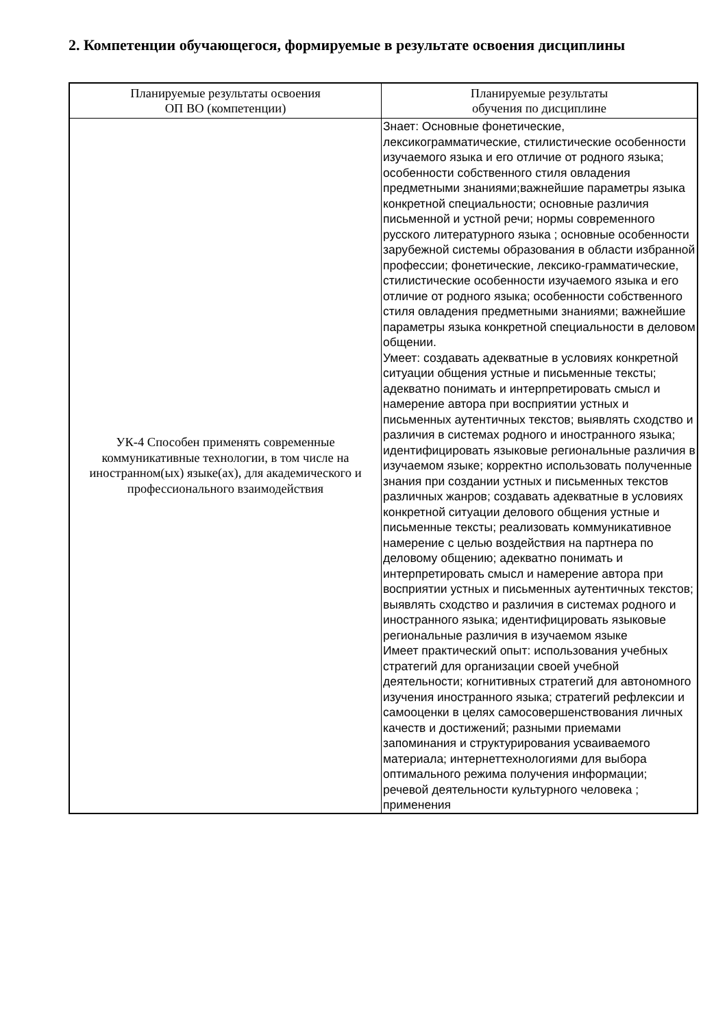2. Компетенции обучающегося, формируемые в результате освоения дисциплины
| Планируемые результаты освоения ОП ВО (компетенции) | Планируемые результаты обучения по дисциплине |
| --- | --- |
| УК-4 Способен применять современные коммуникативные технологии, в том числе на иностранном(ых) языке(ах), для академического и профессионального взаимодействия | Знает: Основные фонетические, лексикограмматические, стилистические особенности изучаемого языка и его отличие от родного языка; особенности собственного стиля овладения предметными знаниями;важнейшие параметры языка конкретной специальности; основные различия письменной и устной речи; нормы современного русского литературного языка ; основные особенности зарубежной системы образования в области избранной профессии; фонетические, лексико-грамматические, стилистические особенности изучаемого языка и его отличие от родного языка; особенности собственного стиля овладения предметными знаниями; важнейшие параметры языка конкретной специальности в деловом общении. Умеет: создавать адекватные в условиях конкретной ситуации общения устные и письменные тексты; адекватно понимать и интерпретировать смысл и намерение автора при восприятии устных и письменных аутентичных текстов; выявлять сходство и различия в системах родного и иностранного языка; идентифицировать языковые региональные различия в изучаемом языке; корректно использовать полученные знания при создании устных и письменных текстов различных жанров; создавать адекватные в условиях конкретной ситуации делового общения устные и письменные тексты; реализовать коммуникативное намерение с целью воздействия на партнера по деловому общению; адекватно понимать и интерпретировать смысл и намерение автора при восприятии устных и письменных аутентичных текстов; выявлять сходство и различия в системах родного и иностранного языка; идентифицировать языковые региональные различия в изучаемом языке Имеет практический опыт: использования учебных стратегий для организации своей учебной деятельности; когнитивных стратегий для автономного изучения иностранного языка; стратегий рефлексии и самооценки в целях самосовершенствования личных качеств и достижений; разными приемами запоминания и структурирования усваиваемого материала; интернеттехнологиями для выбора оптимального режима получения информации; речевой деятельности культурного человека ; применения |